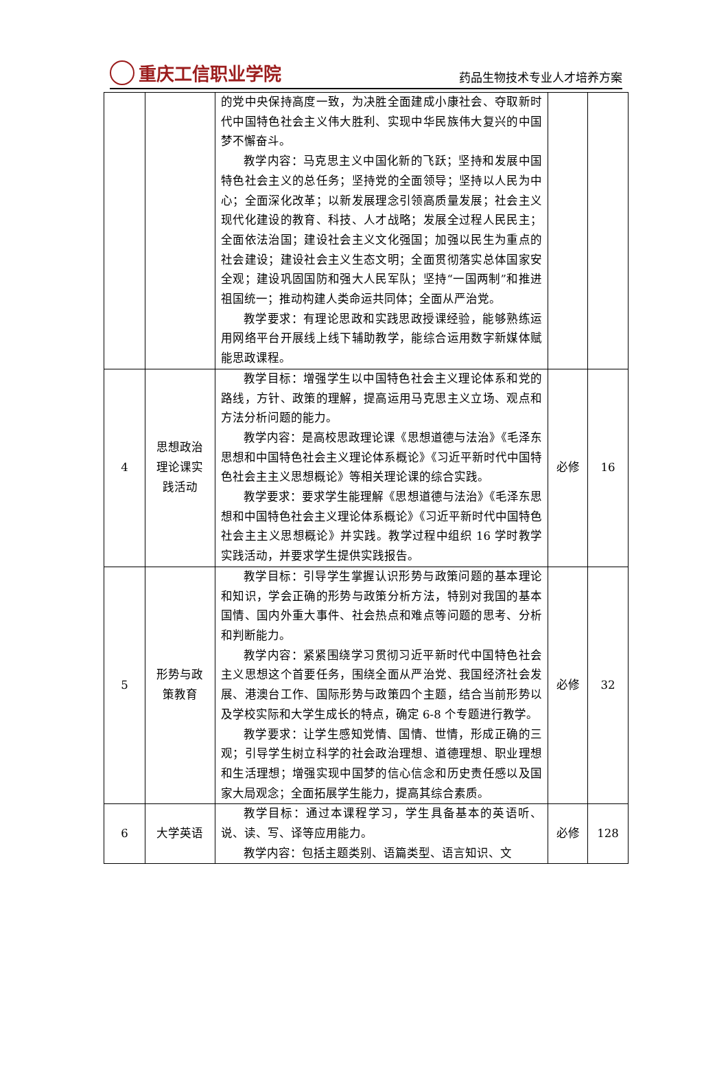重庆工信职业学院
药品生物技术专业人才培养方案
| | | 的党中央保持高度一致，为决胜全面建成小康社会、夺取新时代中国特色社会主义伟大胜利、实现中华民族伟大复兴的中国梦不懈奋斗。 教学内容：马克思主义中国化新的飞跃；坚持和发展中国特色社会主义的总任务；坚持党的全面领导；坚持以人民为中心；全面深化改革；以新发展理念引领高质量发展；社会主义现代化建设的教育、科技、人才战略；发展全过程人民民主；全面依法治国；建设社会主义文化强国；加强以民生为重点的社会建设；建设社会主义生态文明；全面贯彻落实总体国家安全观；建设巩固国防和强大人民军队；坚持“一国两制”和推进祖国统一；推动构建人类命运共同体；全面从严治党。 教学要求：有理论思政和实践思政授课经验，能够熟练运用网络平台开展线上线下辅助教学，能综合运用数字新媒体赋能思政课程。 | | |
| 4 | 思想政治理论课实践活动 | 教学目标：增强学生以中国特色社会主义理论体系和党的路线，方针、政策的理解，提高运用马克思主义立场、观点和方法分析问题的能力。 教学内容：是高校思政理论课《思想道德与法治》《毛泽东思想和中国特色社会主义理论体系概论》《习近平新时代中国特色社会主主义思想概论》等相关理论课的综合实践。 教学要求：要求学生能理解《思想道德与法治》《毛泽东思想和中国特色社会主义理论体系概论》《习近平新时代中国特色社会主主义思想概论》并实践。教学过程中组织 16 学时教学实践活动，并要求学生提供实践报告。 | 必修 | 16 |
| 5 | 形势与政策教育 | 教学目标：引导学生掌握认识形势与政策问题的基本理论和知识，学会正确的形势与政策分析方法，特别对我国的基本国情、国内外重大事件、社会热点和难点等问题的思考、分析和判断能力。 教学内容：紧紧围绕学习贯彻习近平新时代中国特色社会主义思想这个首要任务，围绕全面从严治党、我国经济社会发展、港澳台工作、国际形势与政策四个主题，结合当前形势以及学校实际和大学生成长的特点，确定 6-8 个专题进行教学。 教学要求：让学生感知党情、国情、世情，形成正确的三观；引导学生树立科学的社会政治理想、道德理想、职业理想和生活理想；增强实现中国梦的信心信念和历史责任感以及国家大局观念；全面拓展学生能力，提高其综合素质。 | 必修 | 32 |
| 6 | 大学英语 | 教学目标：通过本课程学习，学生具备基本的英语听、说、读、写、译等应用能力。 教学内容：包括主题类别、语篇类型、语言知识、文 | 必修 | 128 |